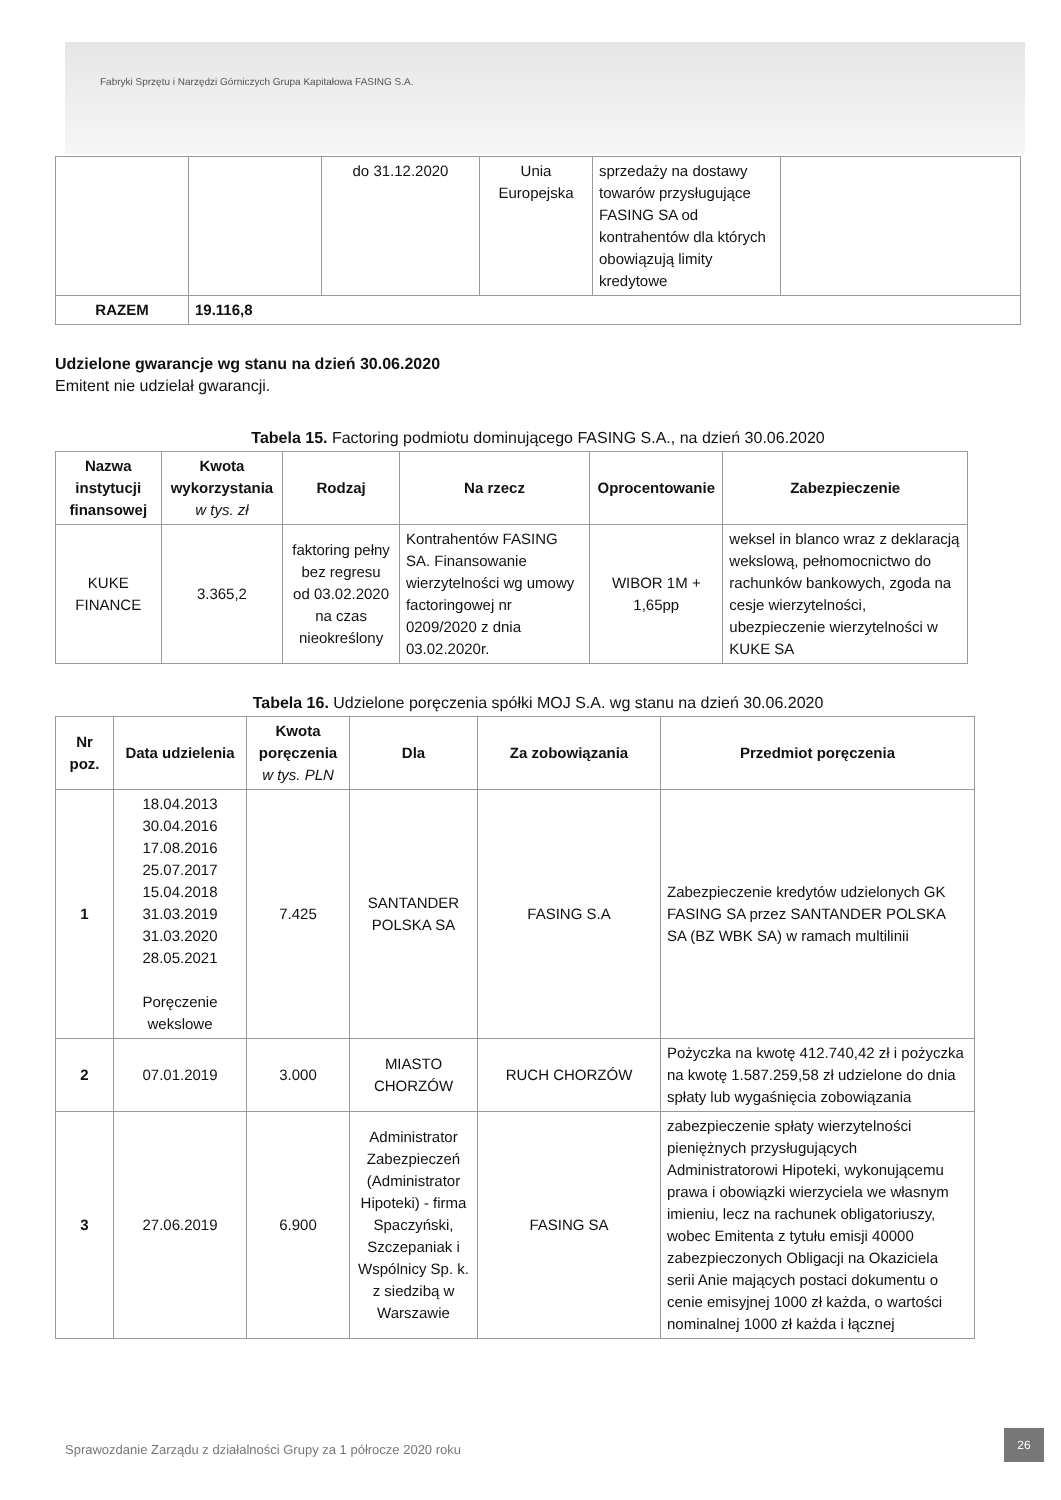Fabryki Sprzętu i Narzędzi Górniczych Grupa Kapitałowa FASING S.A.
| | | do 31.12.2020 | Unia Europejska | sprzedaży na dostawy towarów przysługujące FASING SA od kontrahentów dla których obowiązują limity kredytowe | |
| RAZEM | 19.116,8 | | | | |
Udzielone gwarancje wg stanu na dzień 30.06.2020
Emitent nie udzielał gwarancji.
Tabela 15. Factoring podmiotu dominującego FASING S.A., na dzień 30.06.2020
| Nazwa instytucji finansowej | Kwota wykorzystania w tys. zł | Rodzaj | Na rzecz | Oprocentowanie | Zabezpieczenie |
| --- | --- | --- | --- | --- | --- |
| KUKE FINANCE | 3.365,2 | faktoring pełny bez regresu od 03.02.2020 na czas nieokreślony | Kontrahentów FASING SA. Finansowanie wierzytelności wg umowy factoringowej nr 0209/2020 z dnia 03.02.2020r. | WIBOR 1M + 1,65pp | weksel in blanco wraz z deklaracją wekslową, pełnomocnictwo do rachunków bankowych, zgoda na cesje wierzytelności, ubezpieczenie wierzytelności w KUKE SA |
Tabela 16. Udzielone poręczenia spółki MOJ S.A. wg stanu na dzień 30.06.2020
| Nr poz. | Data udzielenia | Kwota poręczenia w tys. PLN | Dla | Za zobowiązania | Przedmiot poręczenia |
| --- | --- | --- | --- | --- | --- |
| 1 | 18.04.2013 30.04.2016 17.08.2016 25.07.2017 15.04.2018 31.03.2019 31.03.2020 28.05.2021 Poręczenie wekslowe | 7.425 | SANTANDER POLSKA SA | FASING S.A | Zabezpieczenie kredytów udzielonych GK FASING SA przez SANTANDER POLSKA SA (BZ WBK SA) w ramach multilinii |
| 2 | 07.01.2019 | 3.000 | MIASTO CHORZÓW | RUCH CHORZÓW | Pożyczka na kwotę 412.740,42 zł i pożyczka na kwotę 1.587.259,58 zł udzielone do dnia spłaty lub wygaśnięcia zobowiązania |
| 3 | 27.06.2019 | 6.900 | Administrator Zabezpieczeń (Administrator Hipoteki) - firma Spaczyński, Szczepaniak i Wspólnicy Sp. k. z siedzibą w Warszawie | FASING SA | zabezpieczenie spłaty wierzytelności pieniężnych przysługujących Administratorowi Hipoteki, wykonującemu prawa i obowiązki wierzyciela we własnym imieniu, lecz na rachunek obligatoriuszy, wobec Emitenta z tytułu emisji 40000 zabezpieczonych Obligacji na Okaziciela serii Anie mających postaci dokumentu o cenie emisyjnej 1000 zł każda, o wartości nominalnej 1000 zł każda i łącznej |
Sprawozdanie Zarządu z działalności Grupy za 1 półrocze 2020 roku
26